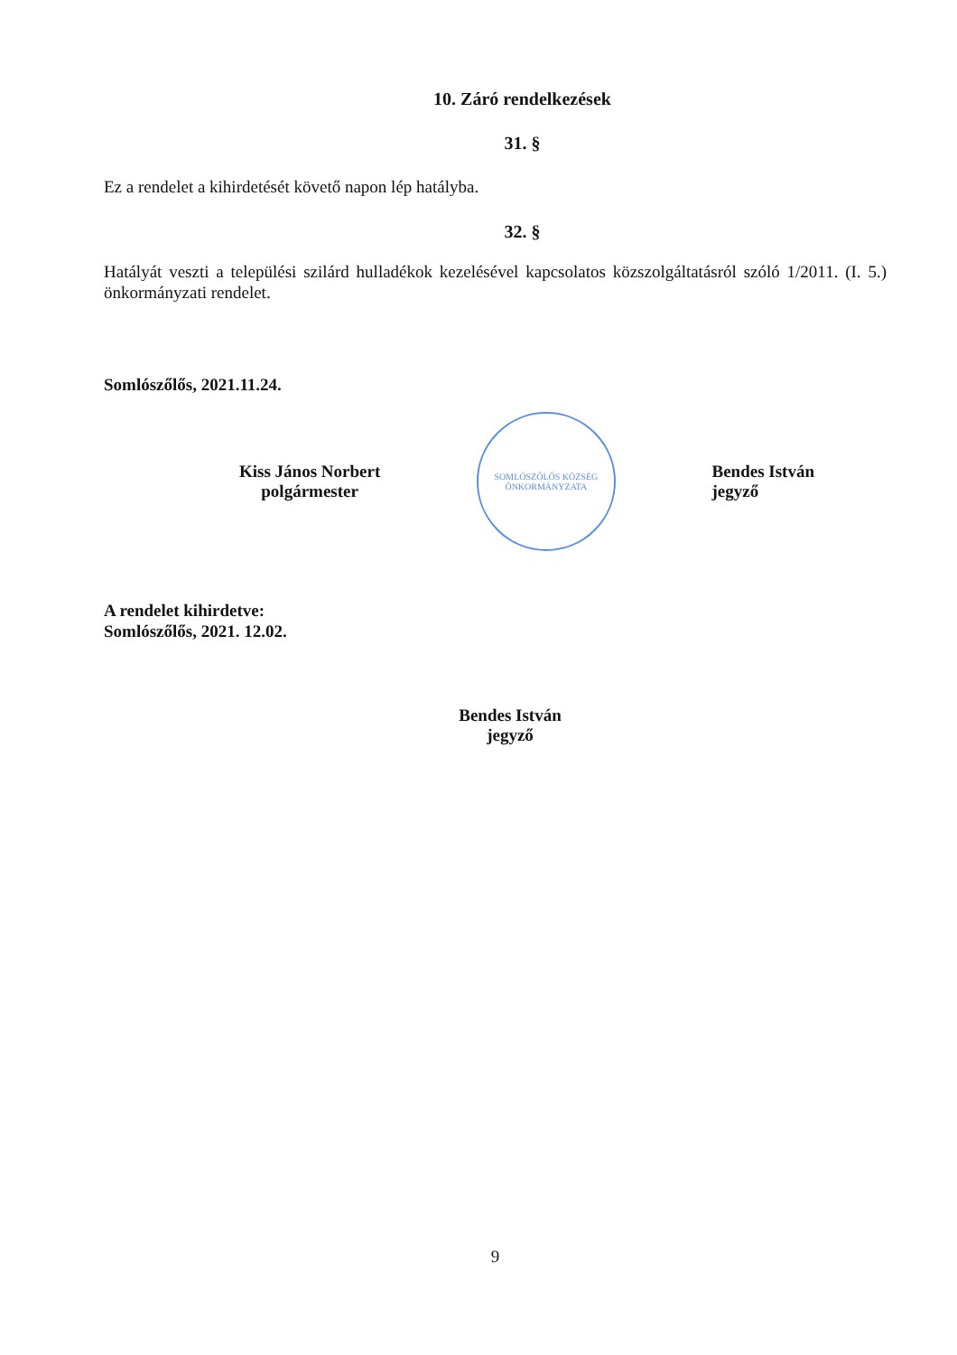10. Záró rendelkezések
31. §
Ez a rendelet a kihirdetését követő napon lép hatályba.
32. §
Hatályát veszti a települési szilárd hulladékok kezelésével kapcsolatos közszolgáltatásról szóló 1/2011. (I. 5.) önkormányzati rendelet.
Somlószőlős, 2021.11.24.
Kiss János Norbert
polgármester
SOMLÓSZŐLŐS KÖZSÉG ÖNKORMÁNYZATA
Bendes István
jegyző
A rendelet kihirdetve:
Somlószőlős, 2021. 12.02.
Bendes István
jegyző
9